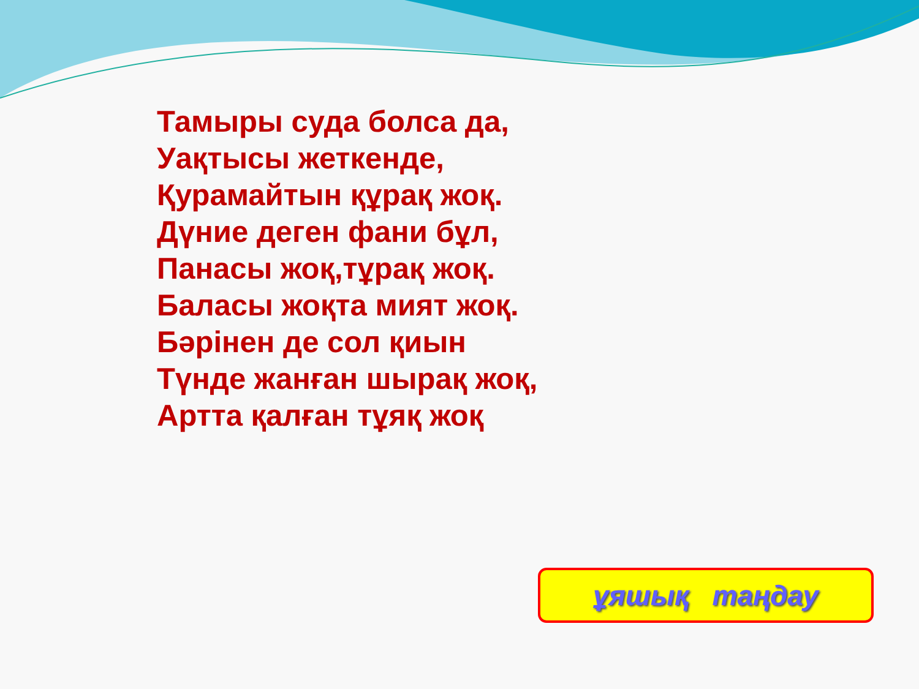Тамыры суда болса да,
Уақтысы жеткенде,
Қурамайтын құрақ жоқ.
Дүние деген фани бұл,
Панасы жоқ,тұрақ жоқ.
Баласы жоқта мият жоқ.
Бәрінен де сол қиын
Түнде жанған шырақ жоқ,
Артта қалған тұяқ жоқ
ұяшық таңдау